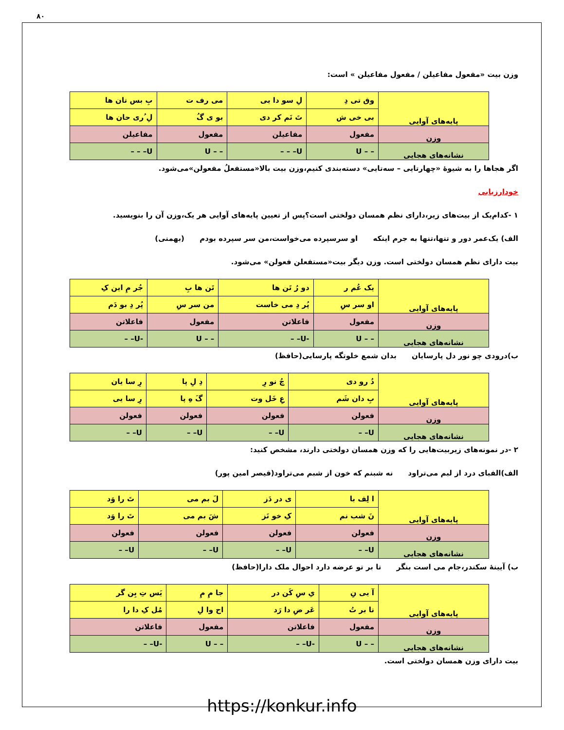۸۰
وزن بیت «مفعول مفاعیلن / مفعول مفاعیلن » است:
| پایه‌های آوایی | وق تی دِ | لِ سو دا یی | می رف ت | بِ بس تان ها |
| | بی خی ش | تَ نَم کر دی | بو ی گُ | لِ ُری حان ها |
| وزن | مفعول | مفاعیلن | مفعول | مفاعیلن |
| نشانه‌های هجایی | – – U | U– – – | – – U | U– – – |
اگر هجاها را به شیوهٔ «چهارتایی – سه‌تایی» دسته‌بندی کنیم،وزن بیت بالا«مستفعلُ مفعولن»می‌شود.
خودارزیابی
۱ -کدام‌یک از بیت‌های زیر،دارای نظم همسان دولختی است؟پس از تعیین پایه‌های آوایی هر یک،وزن آن را بنویسید.
الف) یک‌عمر دور و تنها،تنها به جرم اینکه او سرسپرده می‌خواست،من سر سپرده بودم (بهمنی)
بیت دارای نظم همسان دولختی است. وزن دیگر بیت«مستفعلن فعولن» می‌شود.
| پایه‌های آوایی | یک عُم ر | دو رُ تَن ها | تَن ها بِ | جُر مِ این کِ |
| | او سر سِ | پُر دِ می خاست | من سر سِ | پُر دِ بو دَم |
| وزن | مفعول | فاعلاتن | مفعول | فاعلاتن |
| نشانه‌های هجایی | – – U | -U– – | – – U | -U– – |
ب)درودی چو نور دل پارسایان بدان شمع خلوتگه پارسایی(حافظ)
| پایه‌های آوایی | دُ رو دی | چُ نو رِ | دِ لِ پا | رِ سا یان |
| | بِ دان شَم | عِ خَل وت | گَ هِ پا | رِ سا یی |
| وزن | فعولن | فعولن | فعولن | فعولن |
| نشانه‌های هجایی | U– – | U– – | U– – | U– – |
۲ -در نمونه‌های زیربیت‌هایی را که وزن همسان دولختی دارند، مشخص کنید:
الف)الفبای درد از لبم می‌تراود نه شبنم که خون از شبم می‌تراود(قیصر امین پور)
| پایه‌های آوایی | ا لِف با | ی در دَز | لَ بم می | تَ را وَد |
| | نَ شب نم | کِ خو نَز | شَ بم می | تَ را وَد |
| وزن | فعولن | فعولن | فعولن | فعولن |
| نشانه‌های هجایی | U– – | U– – | U– – | U– – |
ب) آیینهٔ سکندر،جام می است بنگر تا بر تو عرضه دارد احوال ملک دارا(حافظ)
| پایه‌های آوایی | آ یی نِ | یِ سِ کَن در | جا مِ مِ | یَس تِ بِن گر |
| | تا بر تُ | عَر ضِ دا رَد | اح وا لِ | مُل کِ دا را |
| وزن | مفعول | فاعلاتن | مفعول | فاعلاتن |
| نشانه‌های هجایی | – – U | -U– – | – – U | -U– – |
بیت دارای وزن همسان دولختی است.
https://konkur.info